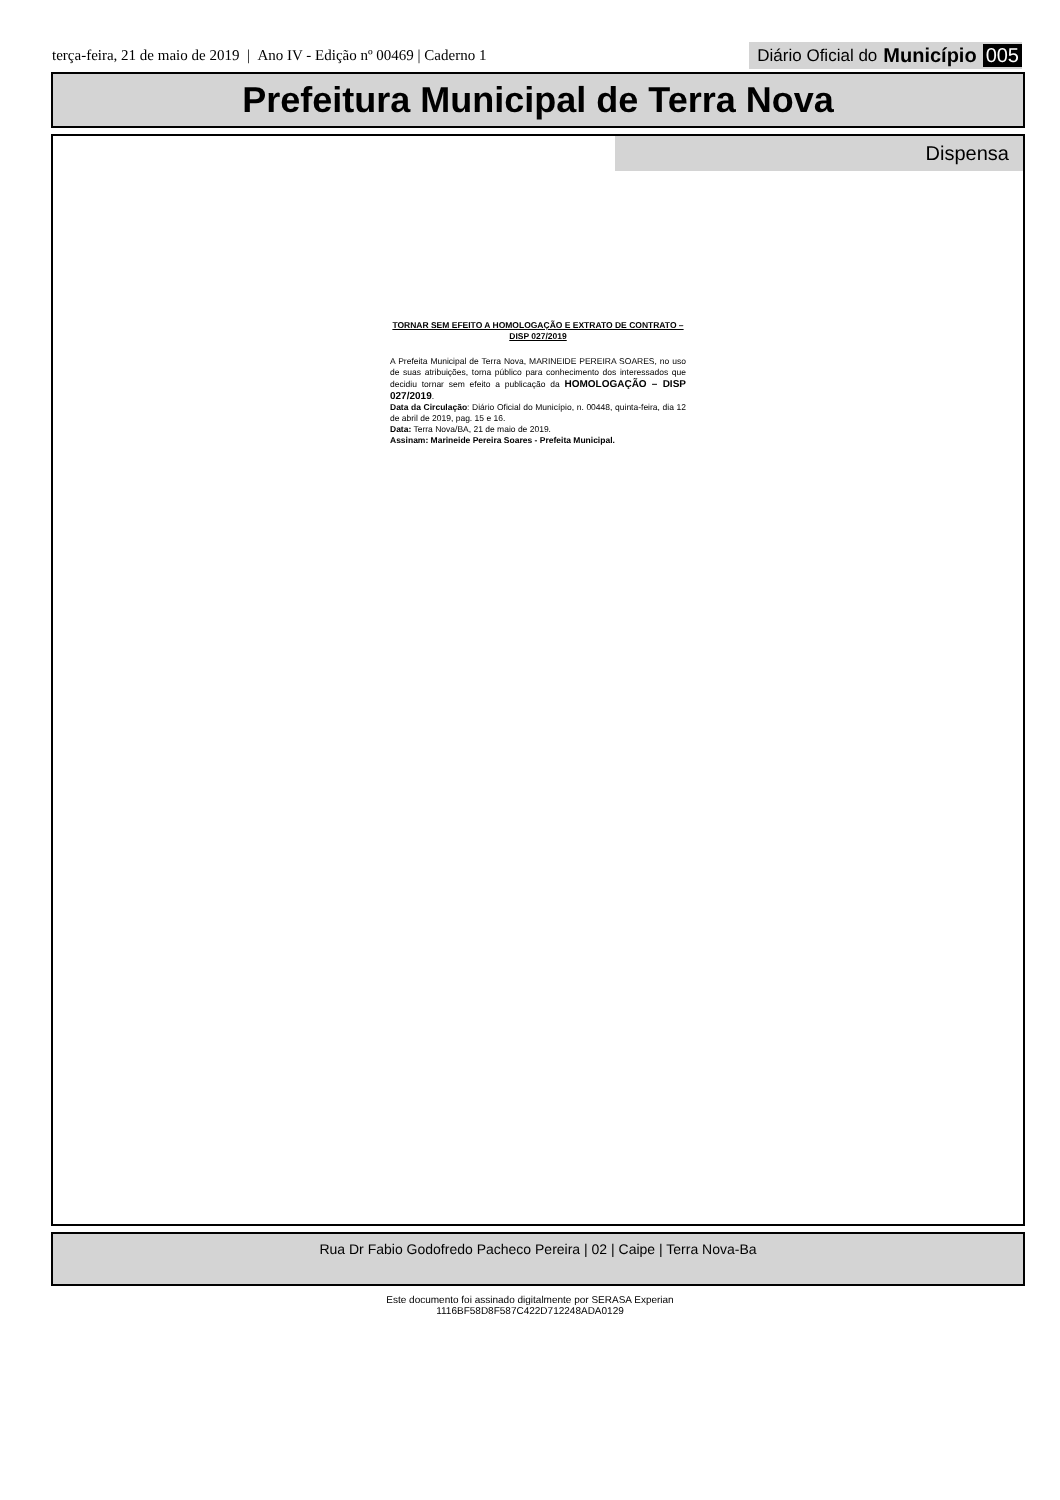terça-feira, 21 de maio de 2019 | Ano IV - Edição nº 00469 | Caderno 1
Diário Oficial do Município 005
Prefeitura Municipal de Terra Nova
Dispensa
TORNAR SEM EFEITO A HOMOLOGAÇÃO E EXTRATO DE CONTRATO – DISP 027/2019
A Prefeita Municipal de Terra Nova, MARINEIDE PEREIRA SOARES, no uso de suas atribuições, torna público para conhecimento dos interessados que decidiu tornar sem efeito a publicação da HOMOLOGAÇÃO – DISP 027/2019.
Data da Circulação: Diário Oficial do Município, n. 00448, quinta-feira, dia 12 de abril de 2019, pag. 15 e 16.
Data: Terra Nova/BA, 21 de maio de 2019.
Assinam: Marineide Pereira Soares - Prefeita Municipal.
Rua Dr Fabio Godofredo Pacheco Pereira | 02 | Caipe | Terra Nova-Ba
Este documento foi assinado digitalmente por SERASA Experian
1116BF58D8F587C422D712248ADA0129